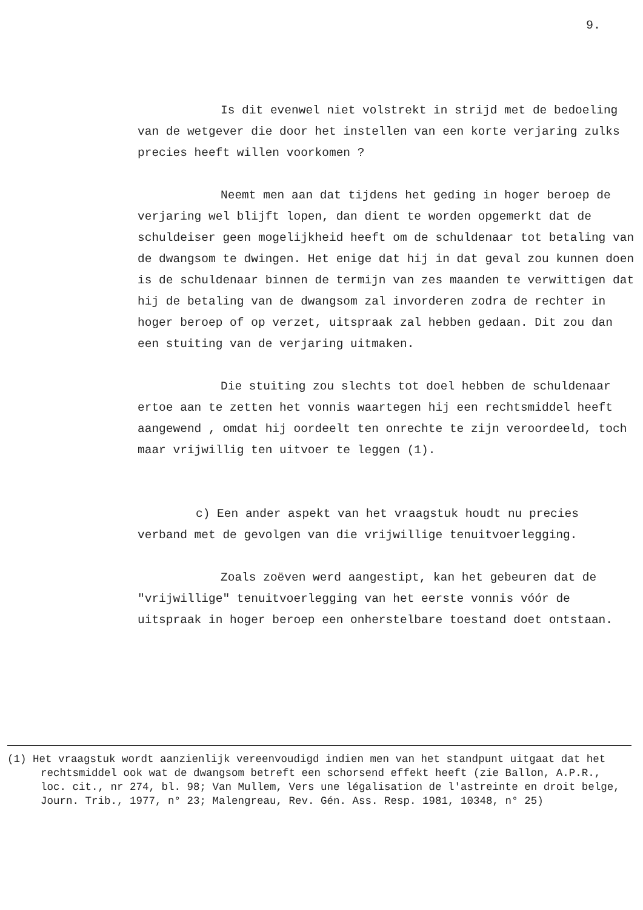9.
Is dit evenwel niet volstrekt in strijd met de bedoeling van de wetgever die door het instellen van een korte verjaring zulks precies heeft willen voorkomen ?
Neemt men aan dat tijdens het geding in hoger beroep de verjaring wel blijft lopen, dan dient te worden opgemerkt dat de schuldeiser geen mogelijkheid heeft om de schuldenaar tot betaling van de dwangsom te dwingen. Het enige dat hij in dat geval zou kunnen doen is de schuldenaar binnen de termijn van zes maanden te verwittigen dat hij de betaling van de dwangsom zal invorderen zodra de rechter in hoger beroep of op verzet, uitspraak zal hebben gedaan. Dit zou dan een stuiting van de verjaring uitmaken.
Die stuiting zou slechts tot doel hebben de schuldenaar ertoe aan te zetten het vonnis waartegen hij een rechtsmiddel heeft aangewend , omdat hij oordeelt ten onrechte te zijn veroordeeld, toch maar vrijwillig ten uitvoer te leggen (1).
c) Een ander aspekt van het vraagstuk houdt nu precies verband met de gevolgen van die vrijwillige tenuitvoerlegging.
Zoals zoëven werd aangestipt, kan het gebeuren dat de "vrijwillige" tenuitvoerlegging van het eerste vonnis vóór de uitspraak in hoger beroep een onherstelbare toestand doet ontstaan.
(1) Het vraagstuk wordt aanzienlijk vereenvoudigd indien men van het standpunt uitgaat dat het rechtsmiddel ook wat de dwangsom betreft een schorsend effekt heeft (zie Ballon, A.P.R., loc. cit., nr 274, bl. 98; Van Mullem, Vers une légalisation de l'astreinte en droit belge, Journ. Trib., 1977, n° 23; Malengreau, Rev. Gén. Ass. Resp. 1981, 10348, n° 25)